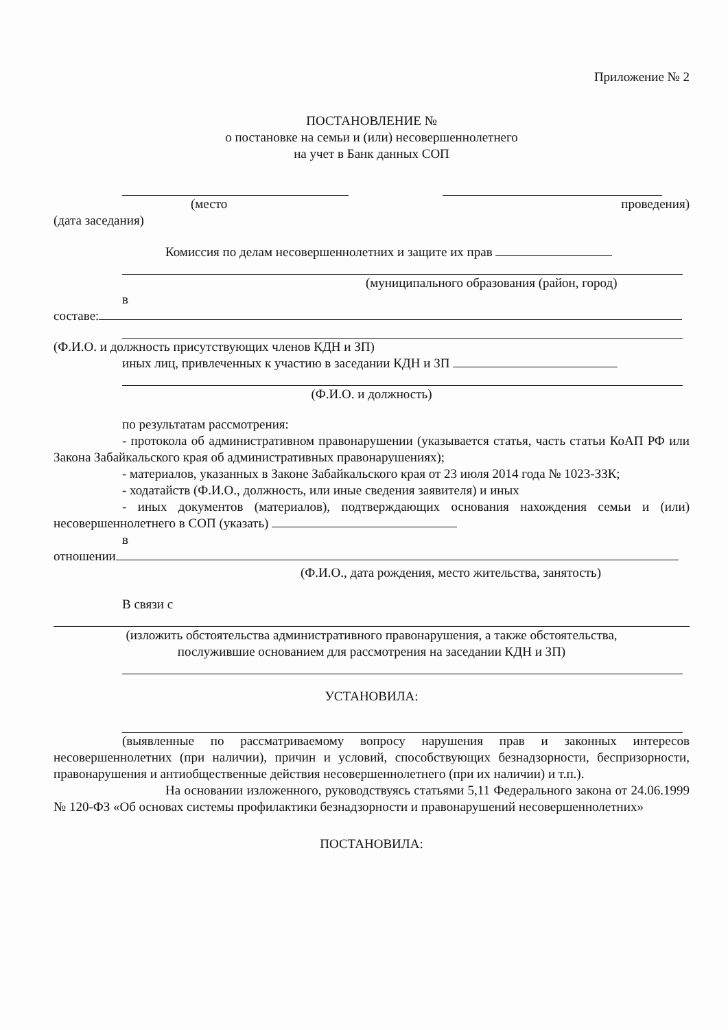Приложение № 2
ПОСТАНОВЛЕНИЕ №
о постановке на семьи и (или) несовершеннолетнего
на учет в Банк данных СОП
(место проведения)
(дата заседания)
Комиссия по делам несовершеннолетних и защите их прав
(муниципального образования (район, город)
в
составе:
(Ф.И.О. и должность присутствующих членов КДН и ЗП)
иных лиц, привлеченных к участию в заседании КДН и ЗП
(Ф.И.О. и должность)
по результатам рассмотрения:
- протокола об административном правонарушении (указывается статья, часть статьи КоАП РФ или Закона Забайкальского края об административных правонарушениях);
- материалов, указанных в Законе Забайкальского края от 23 июля 2014 года № 1023-ЗЗК;
- ходатайств (Ф.И.О., должность, или иные сведения заявителя) и иных
- иных документов (материалов), подтверждающих основания нахождения семьи и (или) несовершеннолетнего в СОП (указать)
в
отношении
(Ф.И.О., дата рождения, место жительства, занятость)
В связи с
(изложить обстоятельства административного правонарушения, а также обстоятельства,
послужившие основанием для рассмотрения на заседании КДН и ЗП)
УСТАНОВИЛА:
(выявленные по рассматриваемому вопросу нарушения прав и законных интересов несовершеннолетних (при наличии), причин и условий, способствующих безнадзорности, беспризорности, правонарушения и антиобщественные действия несовершеннолетнего (при их наличии) и т.п.).
На основании изложенного, руководствуясь статьями 5,11 Федерального закона от 24.06.1999 № 120-ФЗ «Об основах системы профилактики безнадзорности и правонарушений несовершеннолетних»
ПОСТАНОВИЛА: